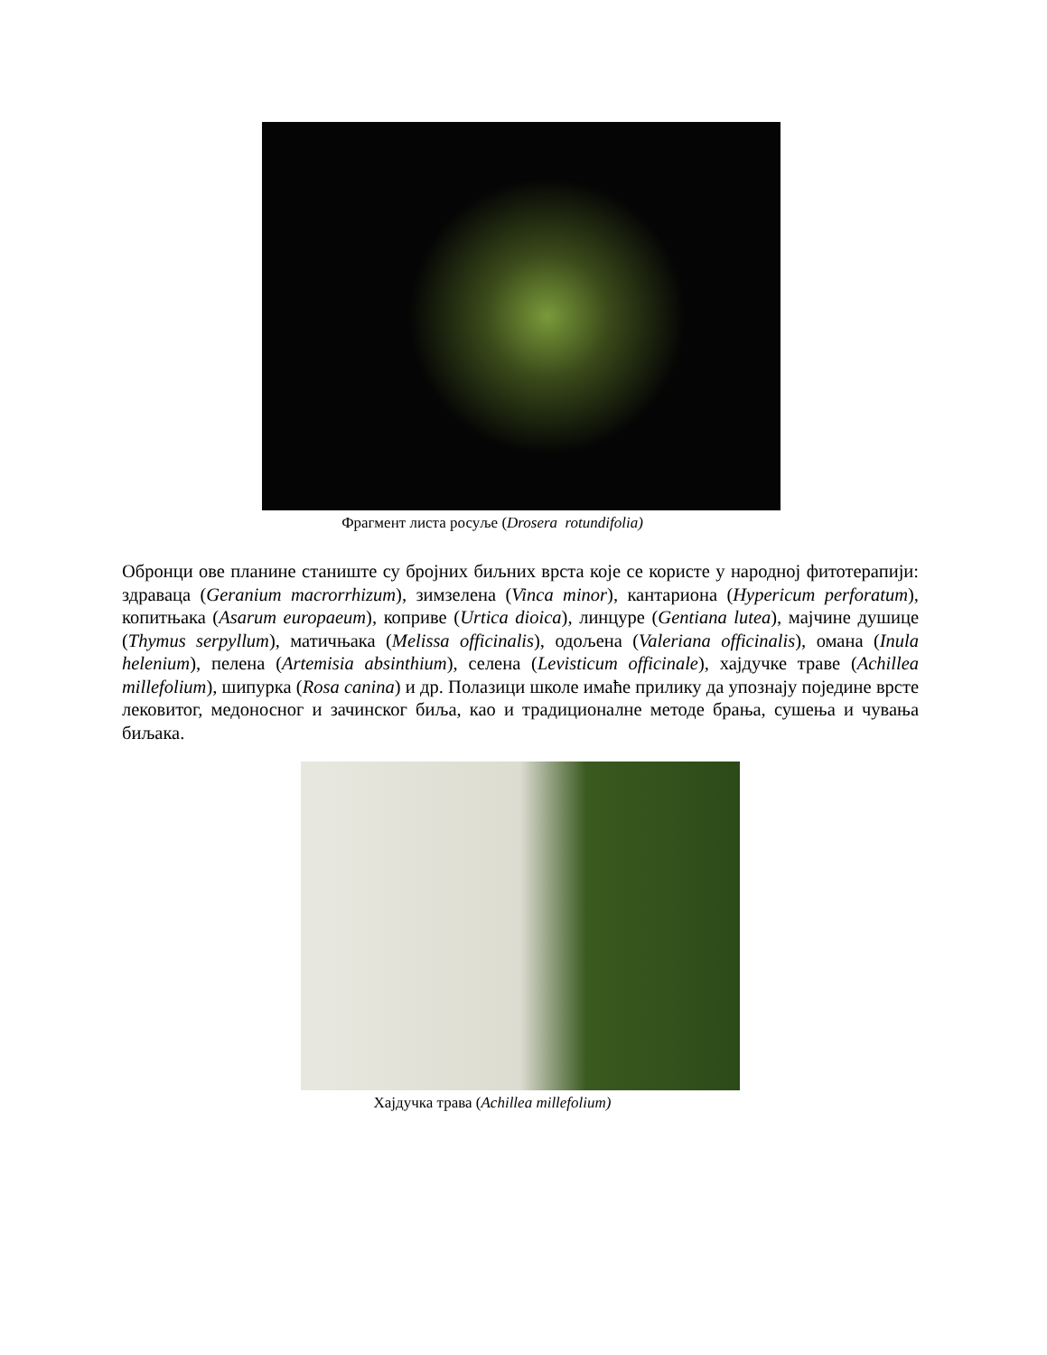Фрагмент листа росуље (Drosera rotundifolia)
Обронци ове планине станиште су бројних биљних врста које се користе у народној фитотерапији: здраваца (Geranium macrorrhizum), зимзелена (Vinca minor), кантариона (Hypericum perforatum), копитњака (Asarum europaeum), коприве (Urtica dioica), линцуре (Gentiana lutea), мајчине душице (Thymus serpyllum), матичњака (Melissa officinalis), одољена (Valeriana officinalis), омана (Inula helenium), пелена (Artemisia absinthium), селена (Levisticum officinale), хајдучке траве (Achillea millefolium), шипурка (Rosa canina) и др. Полазици школе имаће прилику да упознају поједине врсте лековитог, медоносног и зачинског биља, као и традиционалне методе брања, сушења и чувања биљака.
Хајдучка трава (Achillea millefolium)